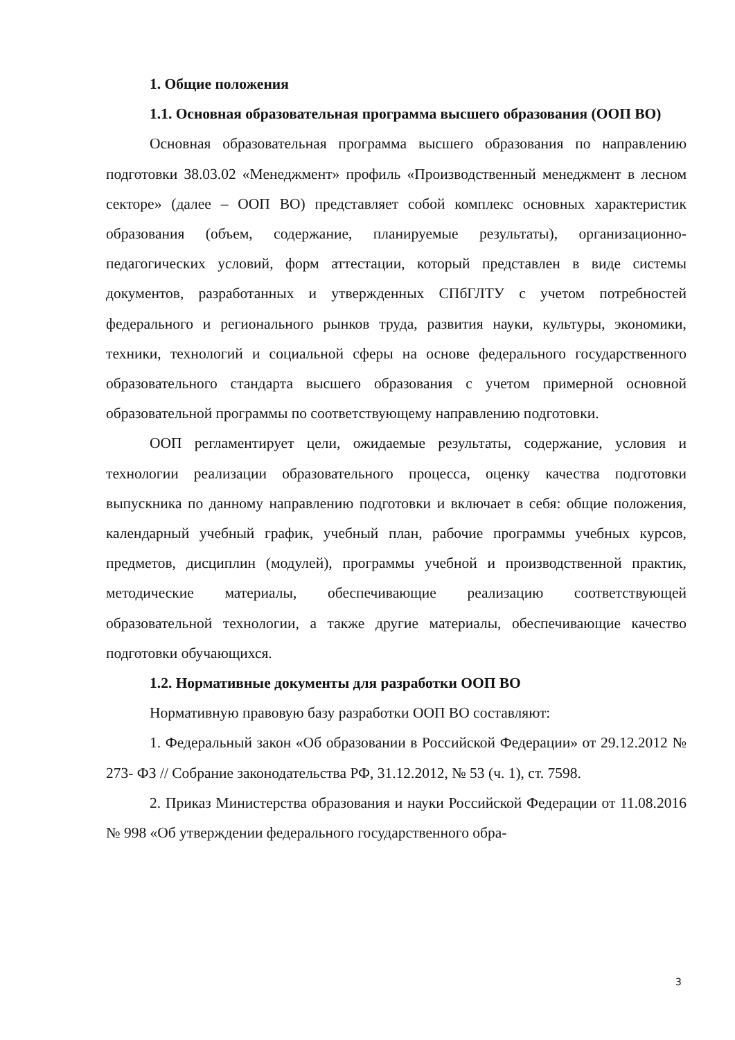1. Общие положения
1.1. Основная образовательная программа высшего образования (ООП ВО)
Основная образовательная программа высшего образования по направлению подготовки 38.03.02 «Менеджмент» профиль «Производственный менеджмент в лесном секторе» (далее – ООП ВО) представляет собой комплекс основных характеристик образования (объем, содержание, планируемые результаты), организационно-педагогических условий, форм аттестации, который представлен в виде системы документов, разработанных и утвержденных СПбГЛТУ с учетом потребностей федерального и регионального рынков труда, развития науки, культуры, экономики, техники, технологий и социальной сферы на основе федерального государственного образовательного стандарта высшего образования с учетом примерной основной образовательной программы по соответствующему направлению подготовки.
ООП регламентирует цели, ожидаемые результаты, содержание, условия и технологии реализации образовательного процесса, оценку качества подготовки выпускника по данному направлению подготовки и включает в себя: общие положения, календарный учебный график, учебный план, рабочие программы учебных курсов, предметов, дисциплин (модулей), программы учебной и производственной практик, методические материалы, обеспечивающие реализацию соответствующей образовательной технологии, а также другие материалы, обеспечивающие качество подготовки обучающихся.
1.2. Нормативные документы для разработки ООП ВО
Нормативную правовую базу разработки ООП ВО составляют:
1. Федеральный закон «Об образовании в Российской Федерации» от 29.12.2012 № 273- ФЗ // Собрание законодательства РФ, 31.12.2012, № 53 (ч. 1), ст. 7598.
2. Приказ Министерства образования и науки Российской Федерации от 11.08.2016 № 998 «Об утверждении федерального государственного обра-
3